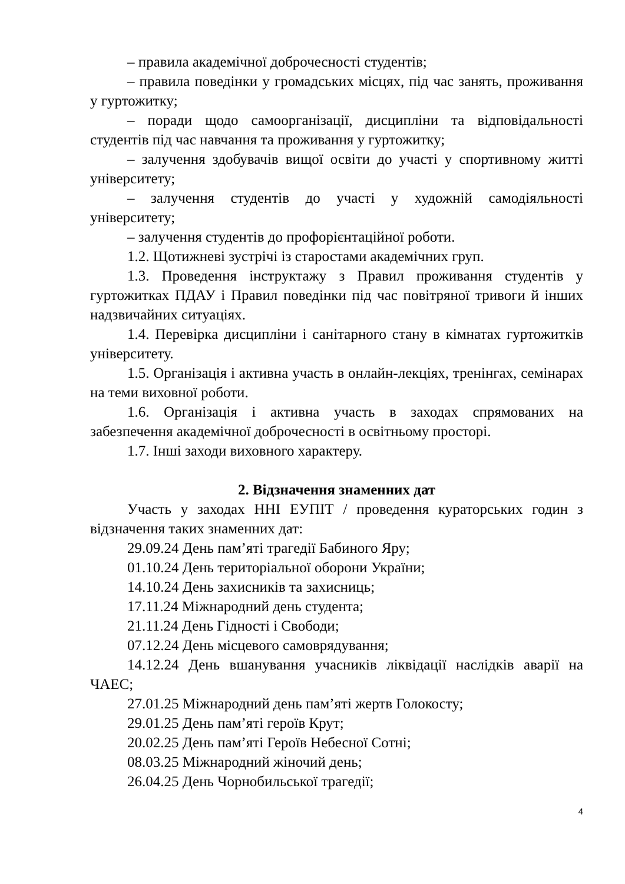– правила академічної доброчесності студентів;
– правила поведінки у громадських місцях, під час занять, проживання у гуртожитку;
– поради щодо самоорганізації, дисципліни та відповідальності студентів під час навчання та проживання у гуртожитку;
– залучення здобувачів вищої освіти до участі у спортивному житті університету;
– залучення студентів до участі у художній самодіяльності університету;
– залучення студентів до профорієнтаційної роботи.
1.2. Щотижневі зустрічі із старостами академічних груп.
1.3. Проведення інструктажу з Правил проживання студентів у гуртожитках ПДАУ і Правил поведінки під час повітряної тривоги й інших надзвичайних ситуаціях.
1.4. Перевірка дисципліни і санітарного стану в кімнатах гуртожитків університету.
1.5. Організація і активна участь в онлайн-лекціях, тренінгах, семінарах на теми виховної роботи.
1.6. Організація і активна участь в заходах спрямованих на забезпечення академічної доброчесності в освітньому просторі.
1.7. Інші заходи виховного характеру.
2. Відзначення знаменних дат
Участь у заходах ННІ ЕУПІТ / проведення кураторських годин з відзначення таких знаменних дат:
29.09.24 День пам’яті трагедії Бабиного Яру;
01.10.24 День територіальної оборони України;
14.10.24 День захисників та захисниць;
17.11.24 Міжнародний день студента;
21.11.24 День Гідності і Свободи;
07.12.24 День місцевого самоврядування;
14.12.24 День вшанування учасників ліквідації наслідків аварії на ЧАЕС;
27.01.25 Міжнародний день пам’яті жертв Голокосту;
29.01.25 День пам’яті героїв Крут;
20.02.25 День пам’яті Героїв Небесної Сотні;
08.03.25 Міжнародний жіночий день;
26.04.25 День Чорнобильської трагедії;
4